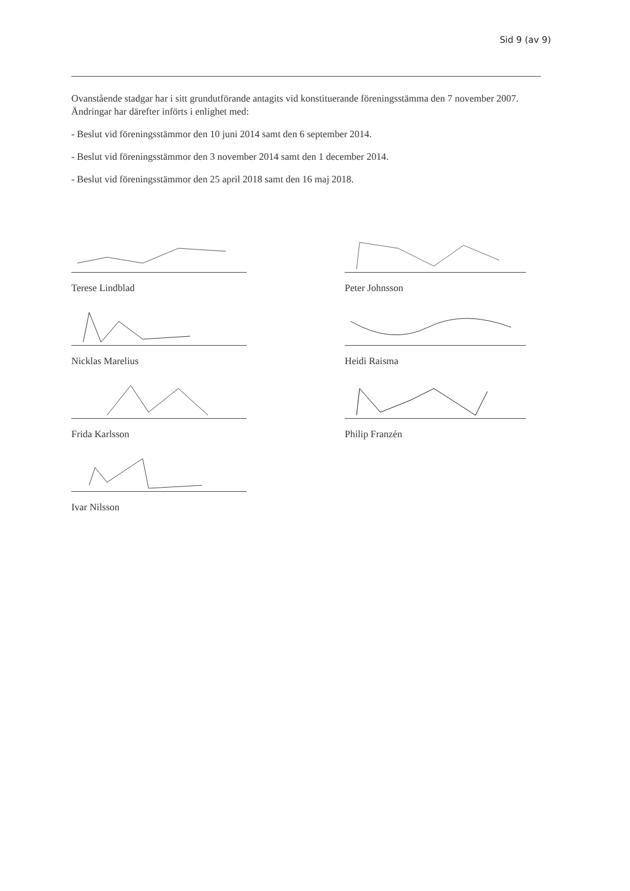Sid 9 (av 9)
Ovanstående stadgar har i sitt grundutförande antagits vid konstituerande föreningsstämma den 7 november 2007. Ändringar har därefter införts i enlighet med:
- Beslut vid föreningsstämmor den 10 juni 2014 samt den 6 september 2014.
- Beslut vid föreningsstämmor den 3 november 2014 samt den 1 december 2014.
- Beslut vid föreningsstämmor den 25 april 2018 samt den 16 maj 2018.
Terese Lindblad
Nicklas Marelius
Frida Karlsson
Ivar Nilsson
Peter Johnsson
Heidi Raisma
Philip Franzén